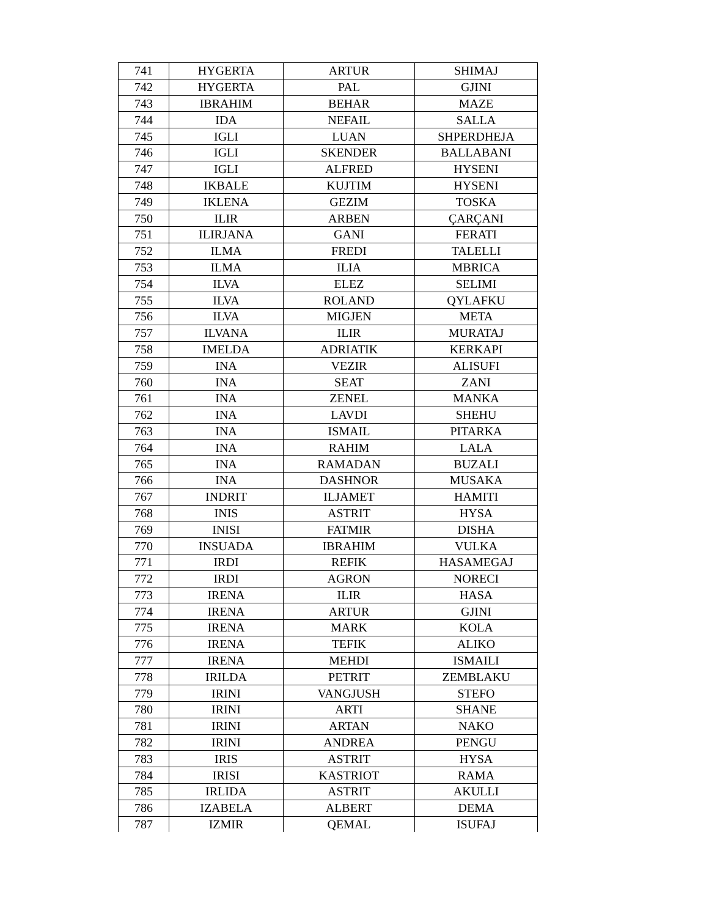| 741 | HYGERTA | ARTUR | SHIMAJ |
| 742 | HYGERTA | PAL | GJINI |
| 743 | IBRAHIM | BEHAR | MAZE |
| 744 | IDA | NEFAIL | SALLA |
| 745 | IGLI | LUAN | SHPERDHEJA |
| 746 | IGLI | SKENDER | BALLABANI |
| 747 | IGLI | ALFRED | HYSENI |
| 748 | IKBALE | KUJTIM | HYSENI |
| 749 | IKLENA | GEZIM | TOSKA |
| 750 | ILIR | ARBEN | ÇARÇANI |
| 751 | ILIRJANA | GANI | FERATI |
| 752 | ILMA | FREDI | TALELLI |
| 753 | ILMA | ILIA | MBRICA |
| 754 | ILVA | ELEZ | SELIMI |
| 755 | ILVA | ROLAND | QYLAFKU |
| 756 | ILVA | MIGJEN | META |
| 757 | ILVANA | ILIR | MURATAJ |
| 758 | IMELDA | ADRIATIK | KERKAPI |
| 759 | INA | VEZIR | ALISUFI |
| 760 | INA | SEAT | ZANI |
| 761 | INA | ZENEL | MANKA |
| 762 | INA | LAVDI | SHEHU |
| 763 | INA | ISMAIL | PITARKA |
| 764 | INA | RAHIM | LALA |
| 765 | INA | RAMADAN | BUZALI |
| 766 | INA | DASHNOR | MUSAKA |
| 767 | INDRIT | ILJAMET | HAMITI |
| 768 | INIS | ASTRIT | HYSA |
| 769 | INISI | FATMIR | DISHA |
| 770 | INSUADA | IBRAHIM | VULKA |
| 771 | IRDI | REFIK | HASAMEGAJ |
| 772 | IRDI | AGRON | NORECI |
| 773 | IRENA | ILIR | HASA |
| 774 | IRENA | ARTUR | GJINI |
| 775 | IRENA | MARK | KOLA |
| 776 | IRENA | TEFIK | ALIKO |
| 777 | IRENA | MEHDI | ISMAILI |
| 778 | IRILDA | PETRIT | ZEMBLAKU |
| 779 | IRINI | VANGJUSH | STEFO |
| 780 | IRINI | ARTI | SHANE |
| 781 | IRINI | ARTAN | NAKO |
| 782 | IRINI | ANDREA | PENGU |
| 783 | IRIS | ASTRIT | HYSA |
| 784 | IRISI | KASTRIOT | RAMA |
| 785 | IRLIDA | ASTRIT | AKULLI |
| 786 | IZABELA | ALBERT | DEMA |
| 787 | IZMIR | QEMAL | ISUFAJ |